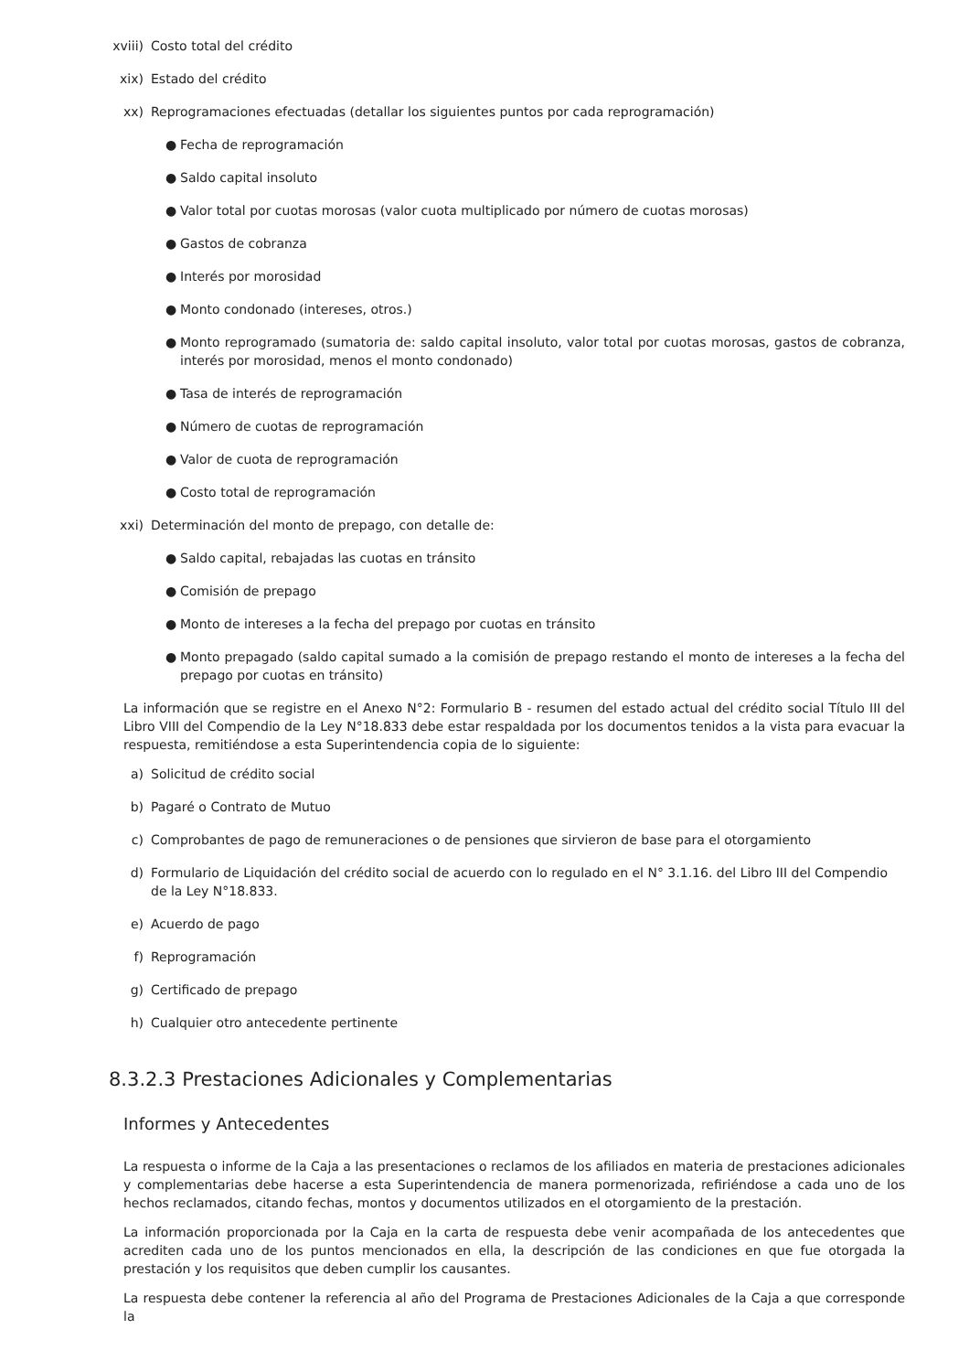xviii) Costo total del crédito
xix) Estado del crédito
xx) Reprogramaciones efectuadas (detallar los siguientes puntos por cada reprogramación)
● Fecha de reprogramación
● Saldo capital insoluto
● Valor total por cuotas morosas (valor cuota multiplicado por número de cuotas morosas)
● Gastos de cobranza
● Interés por morosidad
● Monto condonado (intereses, otros.)
● Monto reprogramado (sumatoria de: saldo capital insoluto, valor total por cuotas morosas, gastos de cobranza, interés por morosidad, menos el monto condonado)
● Tasa de interés de reprogramación
● Número de cuotas de reprogramación
● Valor de cuota de reprogramación
● Costo total de reprogramación
xxi) Determinación del monto de prepago, con detalle de:
● Saldo capital, rebajadas las cuotas en tránsito
● Comisión de prepago
● Monto de intereses a la fecha del prepago por cuotas en tránsito
● Monto prepagado (saldo capital sumado a la comisión de prepago restando el monto de intereses a la fecha del prepago por cuotas en tránsito)
La información que se registre en el Anexo N°2: Formulario B - resumen del estado actual del crédito social Título III del Libro VIII del Compendio de la Ley N°18.833 debe estar respaldada por los documentos tenidos a la vista para evacuar la respuesta, remitiéndose a esta Superintendencia copia de lo siguiente:
a) Solicitud de crédito social
b) Pagaré o Contrato de Mutuo
c) Comprobantes de pago de remuneraciones o de pensiones que sirvieron de base para el otorgamiento
d) Formulario de Liquidación del crédito social de acuerdo con lo regulado en el N° 3.1.16. del Libro III del Compendio de la Ley N°18.833.
e) Acuerdo de pago
f) Reprogramación
g) Certificado de prepago
h) Cualquier otro antecedente pertinente
8.3.2.3 Prestaciones Adicionales y Complementarias
Informes y Antecedentes
La respuesta o informe de la Caja a las presentaciones o reclamos de los afiliados en materia de prestaciones adicionales y complementarias debe hacerse a esta Superintendencia de manera pormenorizada, refiriéndose a cada uno de los hechos reclamados, citando fechas, montos y documentos utilizados en el otorgamiento de la prestación.
La información proporcionada por la Caja en la carta de respuesta debe venir acompañada de los antecedentes que acrediten cada uno de los puntos mencionados en ella, la descripción de las condiciones en que fue otorgada la prestación y los requisitos que deben cumplir los causantes.
La respuesta debe contener la referencia al año del Programa de Prestaciones Adicionales de la Caja a que corresponde la